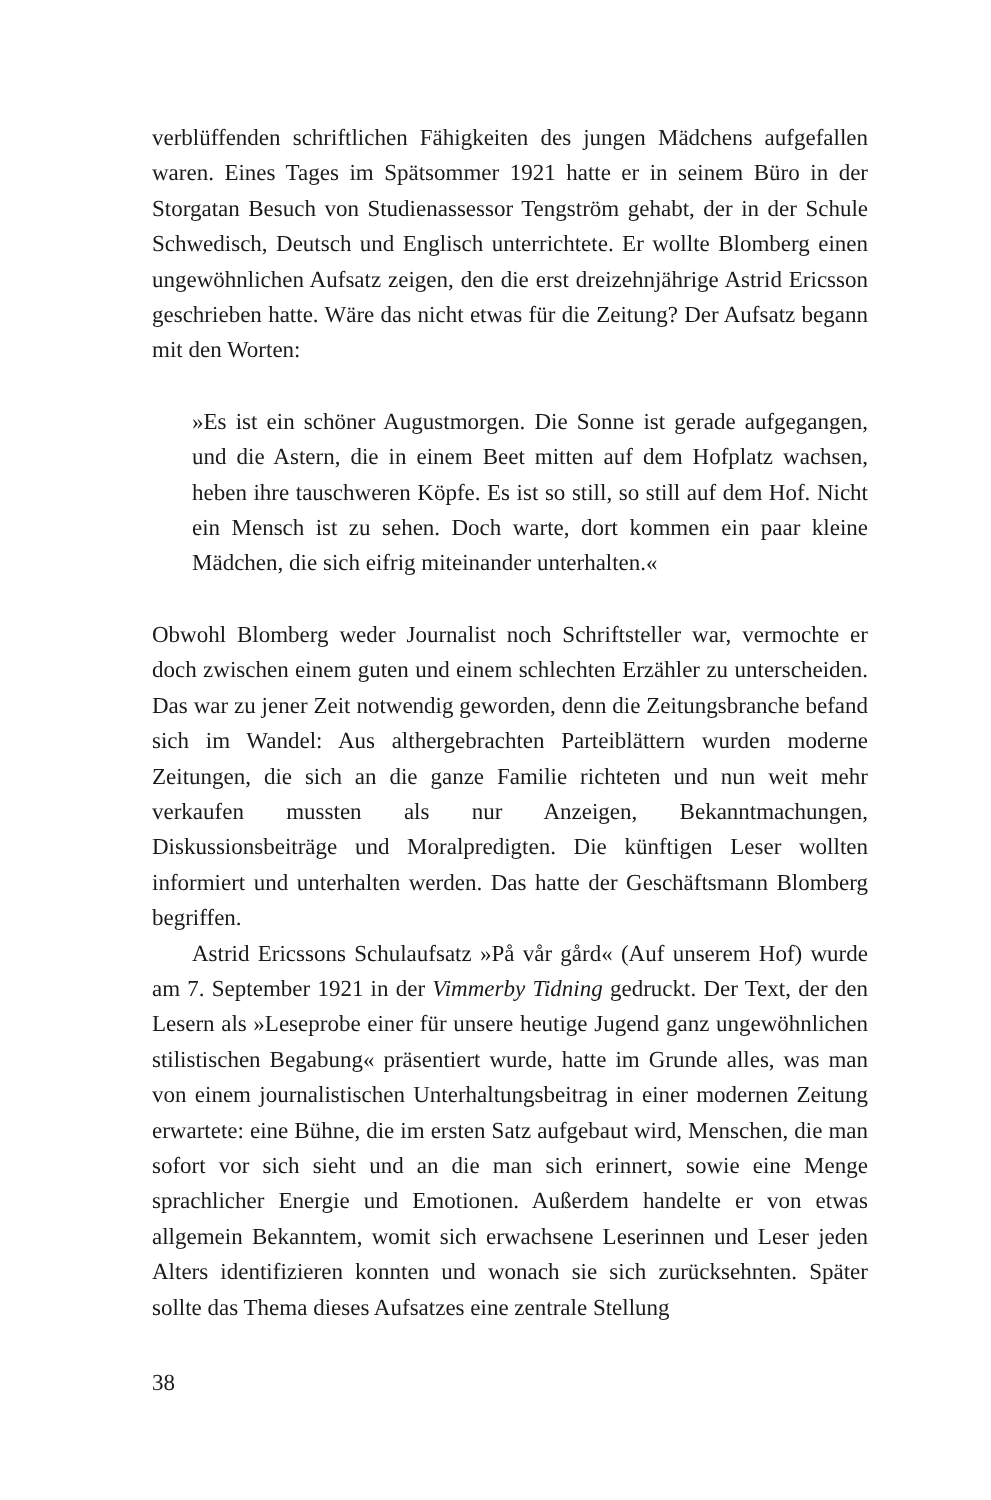verblüffenden schriftlichen Fähigkeiten des jungen Mädchens aufgefallen waren. Eines Tages im Spätsommer 1921 hatte er in seinem Büro in der Storgatan Besuch von Studienassessor Tengström gehabt, der in der Schule Schwedisch, Deutsch und Englisch unterrichtete. Er wollte Blomberg einen ungewöhnlichen Aufsatz zeigen, den die erst dreizehnjährige Astrid Ericsson geschrieben hatte. Wäre das nicht etwas für die Zeitung? Der Aufsatz begann mit den Worten:
»Es ist ein schöner Augustmorgen. Die Sonne ist gerade aufgegangen, und die Astern, die in einem Beet mitten auf dem Hofplatz wachsen, heben ihre tauschweren Köpfe. Es ist so still, so still auf dem Hof. Nicht ein Mensch ist zu sehen. Doch warte, dort kommen ein paar kleine Mädchen, die sich eifrig miteinander unterhalten.«
Obwohl Blomberg weder Journalist noch Schriftsteller war, vermochte er doch zwischen einem guten und einem schlechten Erzähler zu unterscheiden. Das war zu jener Zeit notwendig geworden, denn die Zeitungsbranche befand sich im Wandel: Aus althergebrachten Parteiblättern wurden moderne Zeitungen, die sich an die ganze Familie richteten und nun weit mehr verkaufen mussten als nur Anzeigen, Bekanntmachungen, Diskussionsbeiträge und Moralpredigten. Die künftigen Leser wollten informiert und unterhalten werden. Das hatte der Geschäftsmann Blomberg begriffen.
Astrid Ericssons Schulaufsatz »På vår gård« (Auf unserem Hof) wurde am 7. September 1921 in der Vimmerby Tidning gedruckt. Der Text, der den Lesern als »Leseprobe einer für unsere heutige Jugend ganz ungewöhnlichen stilistischen Begabung« präsentiert wurde, hatte im Grunde alles, was man von einem journalistischen Unterhaltungsbeitrag in einer modernen Zeitung erwartete: eine Bühne, die im ersten Satz aufgebaut wird, Menschen, die man sofort vor sich sieht und an die man sich erinnert, sowie eine Menge sprachlicher Energie und Emotionen. Außerdem handelte er von etwas allgemein Bekanntem, womit sich erwachsene Leserinnen und Leser jeden Alters identifizieren konnten und wonach sie sich zurücksehnten. Später sollte das Thema dieses Aufsatzes eine zentrale Stellung
38